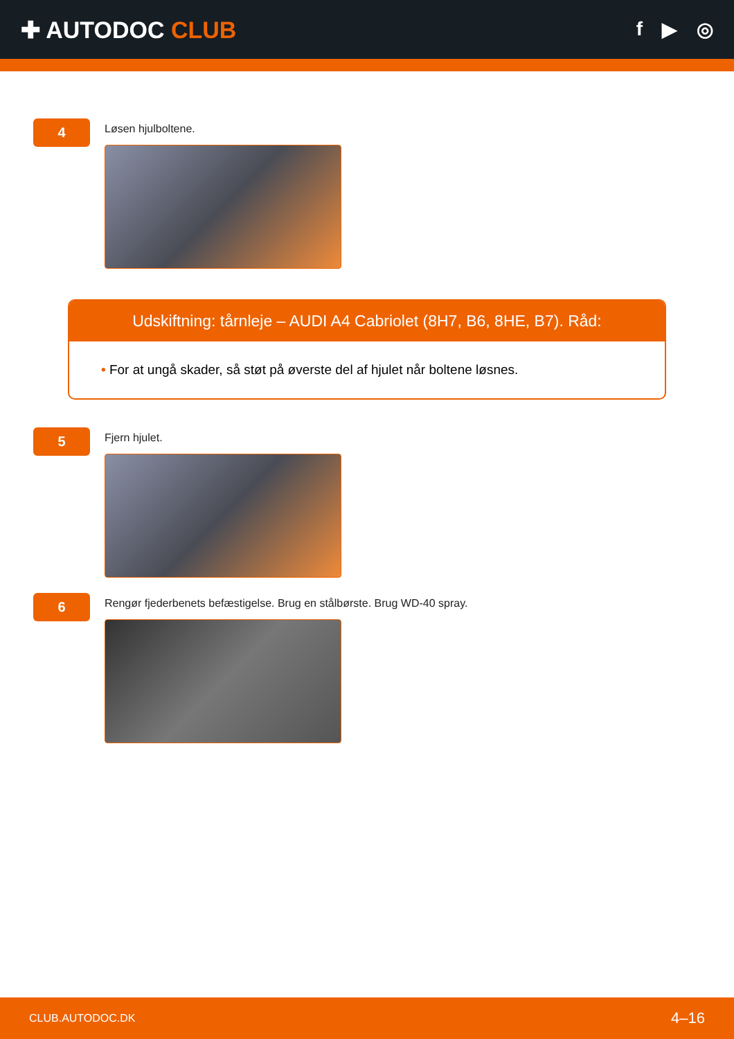✚ AUTODOC CLUB
f ▶ ◎
4
Løsen hjulboltene.
Udskiftning: tårnleje – AUDI A4 Cabriolet (8H7, B6, 8HE, B7). Råd:
• For at ungå skader, så støt på øverste del af hjulet når boltene løsnes.
5
Fjern hjulet.
6
Rengør fjederbenets befæstigelse. Brug en stålbørste. Brug WD-40 spray.
CLUB.AUTODOC.DK 4–16